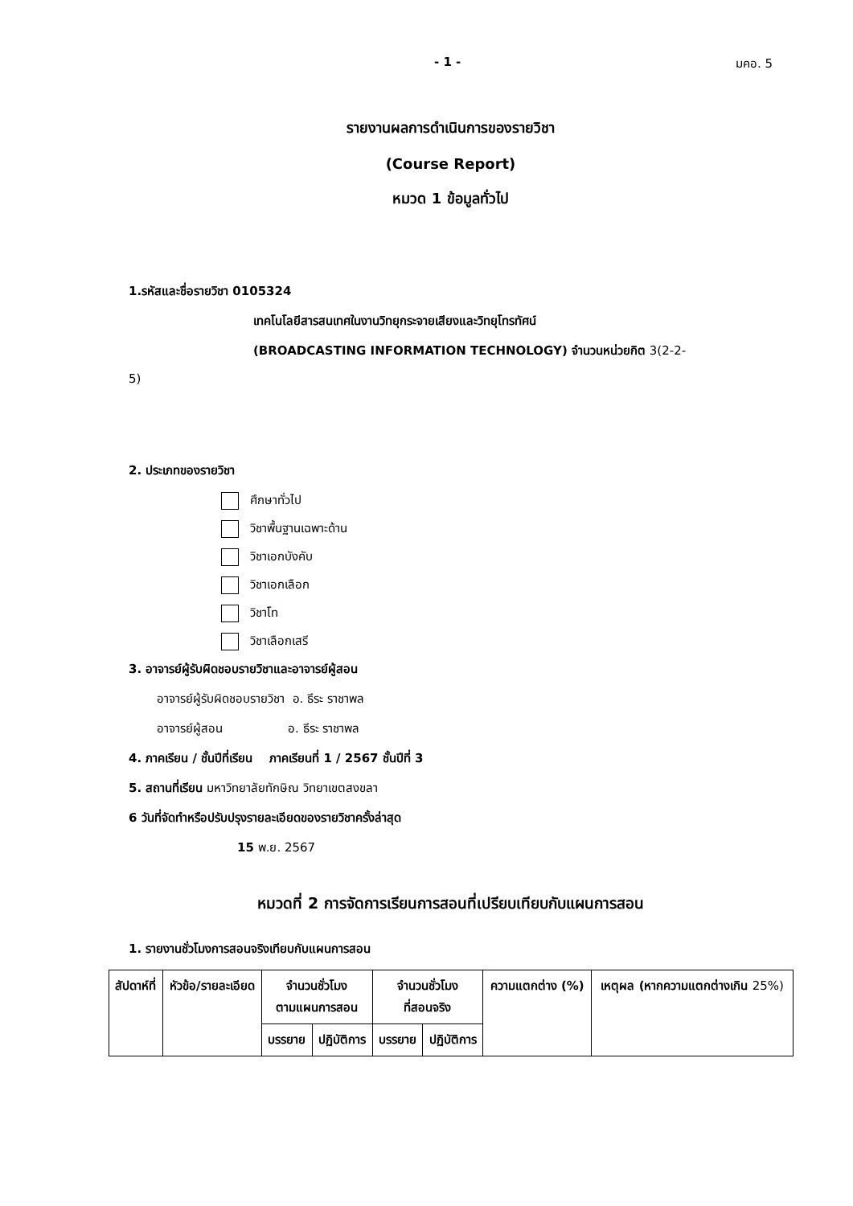- 1 - มคอ. 5
รายงานผลการดำเนินการของรายวิชา
(Course Report)
หมวด 1 ข้อมูลทั่วไป
1.รหัสและชื่อรายวิชา 0105324
เทคโนโลยีสารสนเทศในงานวิทยุกระจายเสียงและวิทยุโทรทัศน์
(BROADCASTING INFORMATION TECHNOLOGY) จำนวนหน่วยกิต 3(2-2-
5)
2. ประเภทของรายวิชา
ศึกษาทั่วไป
วิชาพื้นฐานเฉพาะด้าน
วิชาเอกบังคับ
วิชาเอกเลือก
วิชาโท
วิชาเลือกเสรี
3. อาจารย์ผู้รับผิดชอบรายวิชาและอาจารย์ผู้สอน
อาจารย์ผู้รับผิดชอบรายวิชา อ. ธีระ ราชาพล
อาจารย์ผู้สอน อ. ธีระ ราชาพล
4. ภาคเรียน / ชั้นปีที่เรียน ภาคเรียนที่ 1 / 2567 ชั้นปีที่ 3
5. สถานที่เรียน มหาวิทยาลัยทักษิณ วิทยาเขตสงขลา
6 วันที่จัดทำหรือปรับปรุงรายละเอียดของรายวิชาครั้งล่าสุด
15 พ.ย. 2567
หมวดที่ 2 การจัดการเรียนการสอนที่เปรียบเทียบกับแผนการสอน
1. รายงานชั่วโมงการสอนจริงเทียบกับแผนการสอน
| สัปดาห์ที่ | หัวข้อ/รายละเอียด | จำนวนชั่วโมง ตามแผนการสอน | | จำนวนชั่วโมง ที่สอนจริง | | ความแตกต่าง (%) | เหตุผล (หากความแตกต่างเกิน 25%) |
| --- | --- | --- | --- | --- | --- | --- | --- |
| | | บรรยาย | ปฏิบัติการ | บรรยาย | ปฏิบัติการ | | |